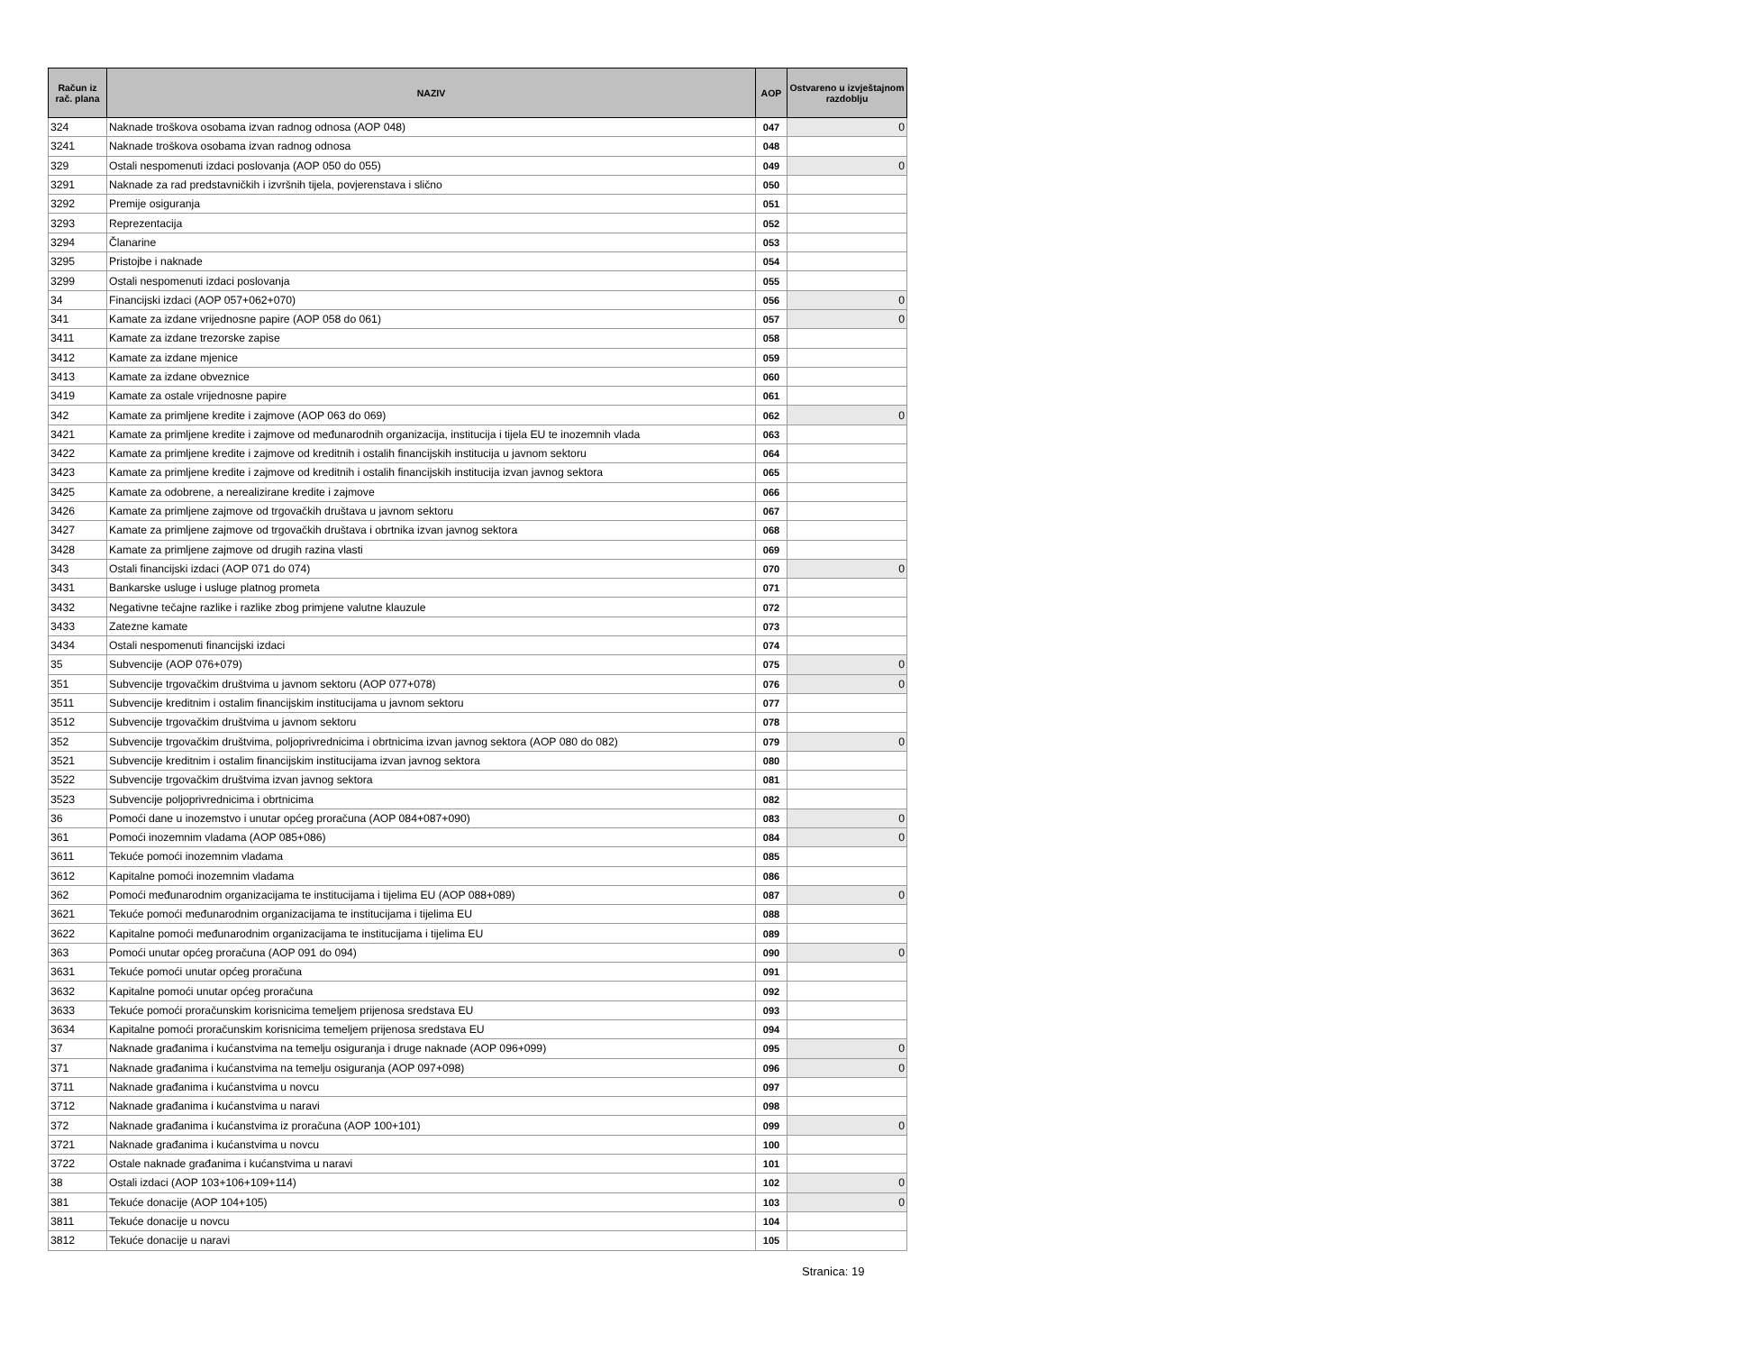| Račun iz rač. plana | NAZIV | AOP | Ostvareno u izvještajnom razdoblju |
| --- | --- | --- | --- |
| 324 | Naknade troškova osobama izvan radnog odnosa (AOP 048) | 047 | 0 |
| 3241 | Naknade troškova osobama izvan radnog odnosa | 048 | |
| 329 | Ostali nespomenuti izdaci poslovanja (AOP 050 do 055) | 049 | 0 |
| 3291 | Naknade za rad predstavničkih i izvršnih tijela, povjerenstava i slično | 050 | |
| 3292 | Premije osiguranja | 051 | |
| 3293 | Reprezentacija | 052 | |
| 3294 | Članarine | 053 | |
| 3295 | Pristojbe i naknade | 054 | |
| 3299 | Ostali nespomenuti izdaci poslovanja | 055 | |
| 34 | Financijski izdaci (AOP 057+062+070) | 056 | 0 |
| 341 | Kamate za izdane vrijednosne papire (AOP 058 do 061) | 057 | 0 |
| 3411 | Kamate za izdane trezorske zapise | 058 | |
| 3412 | Kamate za izdane mjenice | 059 | |
| 3413 | Kamate za izdane obveznice | 060 | |
| 3419 | Kamate za ostale vrijednosne papire | 061 | |
| 342 | Kamate za primljene kredite i zajmove (AOP 063 do 069) | 062 | 0 |
| 3421 | Kamate za primljene kredite i zajmove od međunarodnih organizacija, institucija i tijela EU te inozemnih vlada | 063 | |
| 3422 | Kamate za primljene kredite i zajmove od kreditnih i ostalih financijskih institucija u javnom sektoru | 064 | |
| 3423 | Kamate za primljene kredite i zajmove od kreditnih i ostalih financijskih institucija izvan javnog sektora | 065 | |
| 3425 | Kamate za odobrene, a nerealizirane kredite i zajmove | 066 | |
| 3426 | Kamate za primljene zajmove od trgovačkih društava u javnom sektoru | 067 | |
| 3427 | Kamate za primljene zajmove od trgovačkih društava i obrtnika izvan javnog sektora | 068 | |
| 3428 | Kamate za primljene zajmove od drugih razina vlasti | 069 | |
| 343 | Ostali financijski izdaci (AOP 071 do 074) | 070 | 0 |
| 3431 | Bankarske usluge i usluge platnog prometa | 071 | |
| 3432 | Negativne tečajne razlike i razlike zbog primjene valutne klauzule | 072 | |
| 3433 | Zatezne kamate | 073 | |
| 3434 | Ostali nespomenuti financijski izdaci | 074 | |
| 35 | Subvencije (AOP 076+079) | 075 | 0 |
| 351 | Subvencije trgovačkim društvima u javnom sektoru (AOP 077+078) | 076 | 0 |
| 3511 | Subvencije kreditnim i ostalim financijskim institucijama u javnom sektoru | 077 | |
| 3512 | Subvencije trgovačkim društvima u javnom sektoru | 078 | |
| 352 | Subvencije trgovačkim društvima, poljoprivrednicima i obrtnicima izvan javnog sektora (AOP 080 do 082) | 079 | 0 |
| 3521 | Subvencije kreditnim i ostalim financijskim institucijama izvan javnog sektora | 080 | |
| 3522 | Subvencije trgovačkim društvima izvan javnog sektora | 081 | |
| 3523 | Subvencije poljoprivrednicima i obrtnicima | 082 | |
| 36 | Pomoći dane u inozemstvo i unutar općeg proračuna (AOP 084+087+090) | 083 | 0 |
| 361 | Pomoći inozemnim vladama (AOP 085+086) | 084 | 0 |
| 3611 | Tekuće pomoći inozemnim vladama | 085 | |
| 3612 | Kapitalne pomoći inozemnim vladama | 086 | |
| 362 | Pomoći međunarodnim organizacijama te institucijama i tijelima EU (AOP 088+089) | 087 | 0 |
| 3621 | Tekuće pomoći međunarodnim organizacijama te institucijama i tijelima EU | 088 | |
| 3622 | Kapitalne pomoći međunarodnim organizacijama te institucijama i tijelima EU | 089 | |
| 363 | Pomoći unutar općeg proračuna (AOP 091 do 094) | 090 | 0 |
| 3631 | Tekuće pomoći unutar općeg proračuna | 091 | |
| 3632 | Kapitalne pomoći unutar općeg proračuna | 092 | |
| 3633 | Tekuće pomoći proračunskim korisnicima temeljem prijenosa sredstava EU | 093 | |
| 3634 | Kapitalne pomoći proračunskim korisnicima temeljem prijenosa sredstava EU | 094 | |
| 37 | Naknade građanima i kućanstvima na temelju osiguranja i druge naknade (AOP 096+099) | 095 | 0 |
| 371 | Naknade građanima i kućanstvima na temelju osiguranja (AOP 097+098) | 096 | 0 |
| 3711 | Naknade građanima i kućanstvima u novcu | 097 | |
| 3712 | Naknade građanima i kućanstvima u naravi | 098 | |
| 372 | Naknade građanima i kućanstvima iz proračuna (AOP 100+101) | 099 | 0 |
| 3721 | Naknade građanima i kućanstvima u novcu | 100 | |
| 3722 | Ostale naknade građanima i kućanstvima u naravi | 101 | |
| 38 | Ostali izdaci (AOP 103+106+109+114) | 102 | 0 |
| 381 | Tekuće donacije (AOP 104+105) | 103 | 0 |
| 3811 | Tekuće donacije u novcu | 104 | |
| 3812 | Tekuće donacije u naravi | 105 | |
Stranica: 19